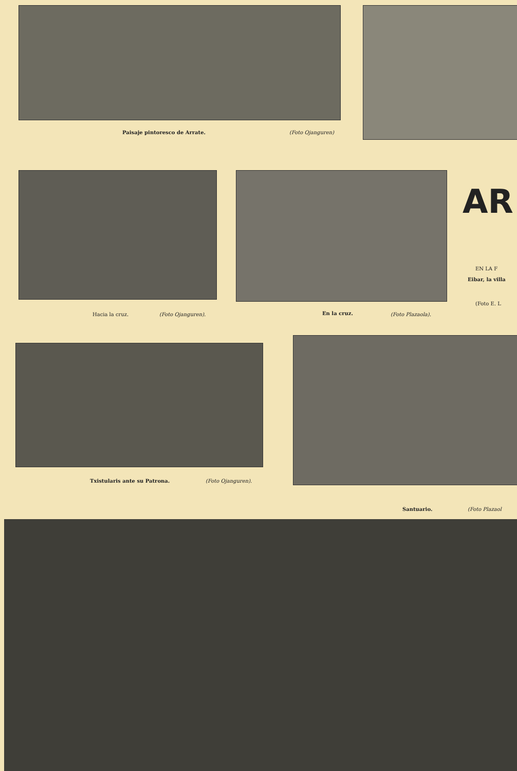Paisaje pintoresco de Arrate. (Foto Ojanguren)
AR
EN LA F
Eibar, la villa
(Foto E. L
Hacia la cruz. (Foto Ojanguren). En la cruz. (Foto Plazaola).
Txistularis ante su Patrona. (Foto Ojanguren).
Santuario. (Foto Plazaol